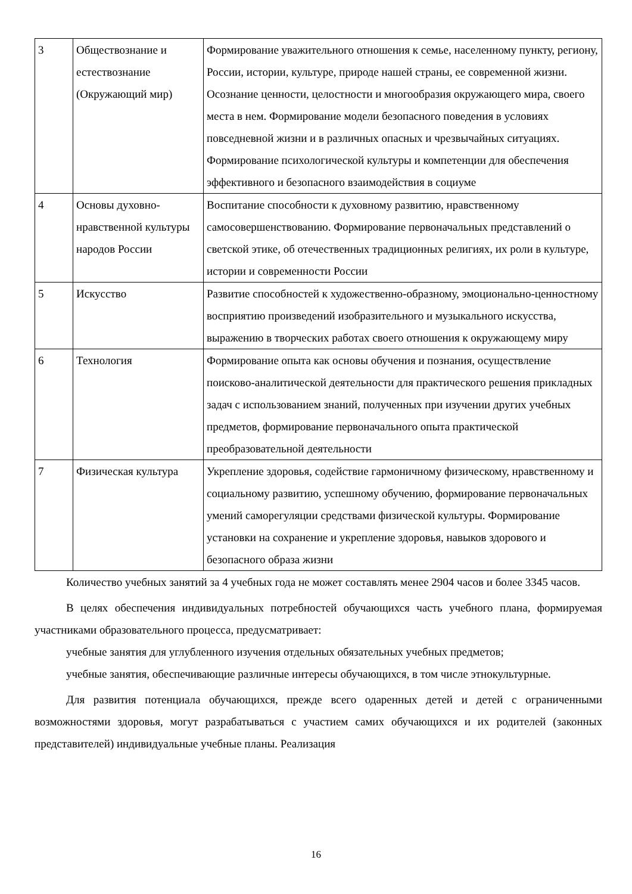| 3 | Обществознание и естествознание (Окружающий мир) | Формирование уважительного отношения к семье, населенному пункту, региону, России, истории, культуре, природе нашей страны, ее современной жизни. Осознание ценности, целостности и многообразия окружающего мира, своего места в нем. Формирование модели безопасного поведения в условиях повседневной жизни и в различных опасных и чрезвычайных ситуациях. Формирование психологической культуры и компетенции для обеспечения эффективного и безопасного взаимодействия в социуме |
| 4 | Основы духовно-нравственной культуры народов России | Воспитание способности к духовному развитию, нравственному самосовершенствованию. Формирование первоначальных представлений о светской этике, об отечественных традиционных религиях, их роли в культуре, истории и современности России |
| 5 | Искусство | Развитие способностей к художественно-образному, эмоционально-ценностному восприятию произведений изобразительного и музыкального искусства, выражению в творческих работах своего отношения к окружающему миру |
| 6 | Технология | Формирование опыта как основы обучения и познания, осуществление поисково-аналитической деятельности для практического решения прикладных задач с использованием знаний, полученных при изучении других учебных предметов, формирование первоначального опыта практической преобразовательной деятельности |
| 7 | Физическая культура | Укрепление здоровья, содействие гармоничному физическому, нравственному и социальному развитию, успешному обучению, формирование первоначальных умений саморегуляции средствами физической культуры. Формирование установки на сохранение и укрепление здоровья, навыков здорового и безопасного образа жизни |
Количество учебных занятий за 4 учебных года не может составлять менее 2904 часов и более 3345 часов.
В целях обеспечения индивидуальных потребностей обучающихся часть учебного плана, формируемая участниками образовательного процесса, предусматривает:
учебные занятия для углубленного изучения отдельных обязательных учебных предметов;
учебные занятия, обеспечивающие различные интересы обучающихся, в том числе этнокультурные.
Для развития потенциала обучающихся, прежде всего одаренных детей и детей с ограниченными возможностями здоровья, могут разрабатываться с участием самих обучающихся и их родителей (законных представителей) индивидуальные учебные планы. Реализация
16